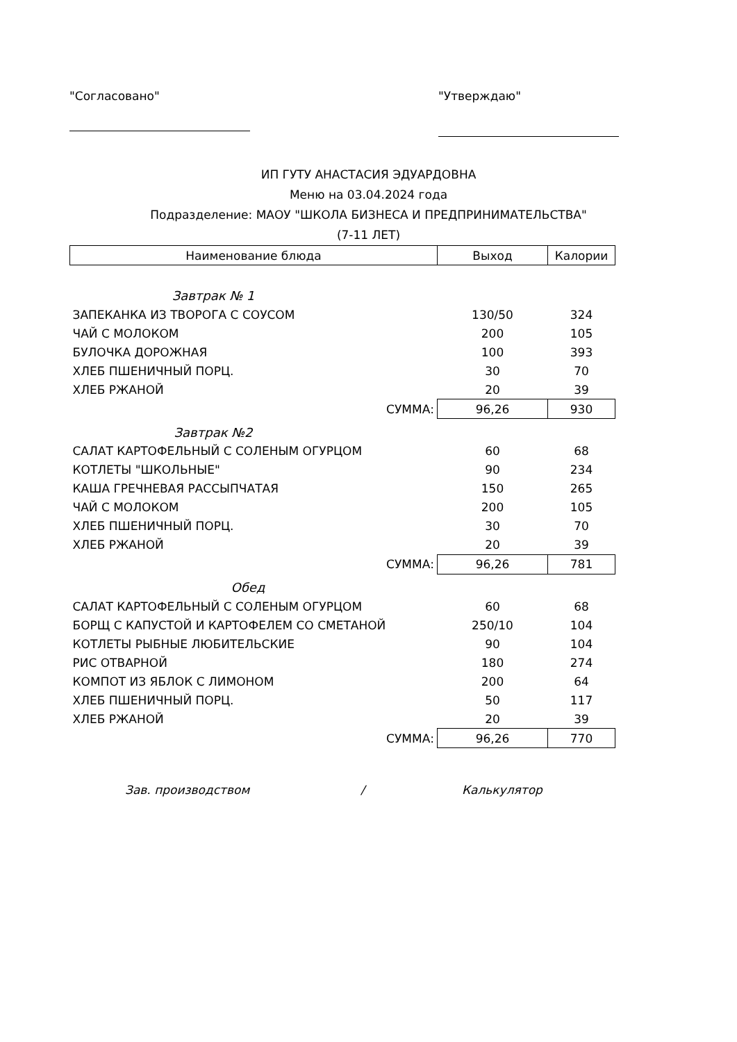"Согласовано" "Утверждаю"
ИП ГУТУ АНАСТАСИЯ ЭДУАРДОВНА
Меню на 03.04.2024 года
Подразделение: МАОУ "ШКОЛА БИЗНЕСА И ПРЕДПРИНИМАТЕЛЬСТВА"
(7-11 ЛЕТ)
| Наименование блюда | Выход | Калории |
| --- | --- | --- |
| Завтрак № 1 | | |
| ЗАПЕКАНКА ИЗ ТВОРОГА С СОУСОМ | 130/50 | 324 |
| ЧАЙ С МОЛОКОМ | 200 | 105 |
| БУЛОЧКА ДОРОЖНАЯ | 100 | 393 |
| ХЛЕБ ПШЕНИЧНЫЙ ПОРЦ. | 30 | 70 |
| ХЛЕБ РЖАНОЙ | 20 | 39 |
| СУММА: | 96,26 | 930 |
| Завтрак №2 | | |
| САЛАТ КАРТОФЕЛЬНЫЙ С СОЛЕНЫМ ОГУРЦОМ | 60 | 68 |
| КОТЛЕТЫ "ШКОЛЬНЫЕ" | 90 | 234 |
| КАША ГРЕЧНЕВАЯ РАССЫПЧАТАЯ | 150 | 265 |
| ЧАЙ С МОЛОКОМ | 200 | 105 |
| ХЛЕБ ПШЕНИЧНЫЙ ПОРЦ. | 30 | 70 |
| ХЛЕБ РЖАНОЙ | 20 | 39 |
| СУММА: | 96,26 | 781 |
| Обед | | |
| САЛАТ КАРТОФЕЛЬНЫЙ С СОЛЕНЫМ ОГУРЦОМ | 60 | 68 |
| БОРЩ С КАПУСТОЙ И КАРТОФЕЛЕМ СО СМЕТАНОЙ | 250/10 | 104 |
| КОТЛЕТЫ РЫБНЫЕ ЛЮБИТЕЛЬСКИЕ | 90 | 104 |
| РИС ОТВАРНОЙ | 180 | 274 |
| КОМПОТ ИЗ ЯБЛОК С ЛИМОНОМ | 200 | 64 |
| ХЛЕБ ПШЕНИЧНЫЙ ПОРЦ. | 50 | 117 |
| ХЛЕБ РЖАНОЙ | 20 | 39 |
| СУММА: | 96,26 | 770 |
Зав. производством / Калькулятор